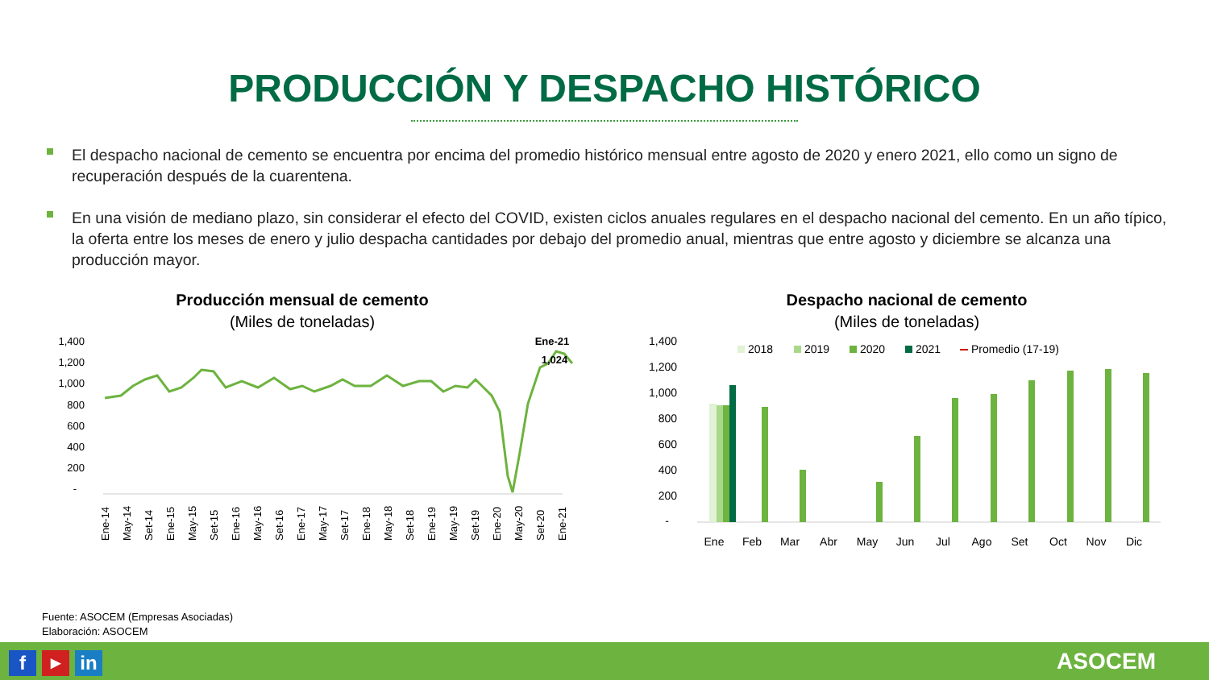PRODUCCIÓN Y DESPACHO HISTÓRICO
El despacho nacional de cemento se encuentra por encima del promedio histórico mensual entre agosto de 2020 y enero 2021, ello como un signo de recuperación después de la cuarentena.
En una visión de mediano plazo, sin considerar el efecto del COVID, existen ciclos anuales regulares en el despacho nacional del cemento. En un año típico, la oferta entre los meses de enero y julio despacha cantidades por debajo del promedio anual, mientras que entre agosto y diciembre se alcanza una producción mayor.
Producción mensual de cemento
(Miles de toneladas)
1,400
1,200
1,000
800
600
400
200
-
Ene-21
1,024
Ene-14
May-14
Set-14
Ene-15
May-15
Set-15
Ene-16
May-16
Set-16
Ene-17
May-17
Set-17
Ene-18
May-18
Set-18
Ene-19
May-19
Set-19
Ene-20
May-20
Set-20
Ene-21
Despacho nacional de cemento
(Miles de toneladas)
1,400
1,200
1,000
800
600
400
200
-
2018
2019
2020
2021
Promedio (17-19)
Ene
Feb
Mar
Abr
May
Jun
Jul
Ago
Set
Oct
Nov
Dic
Fuente: ASOCEM (Empresas Asociadas)
Elaboración: ASOCEM
f ▶ in ASOCEM